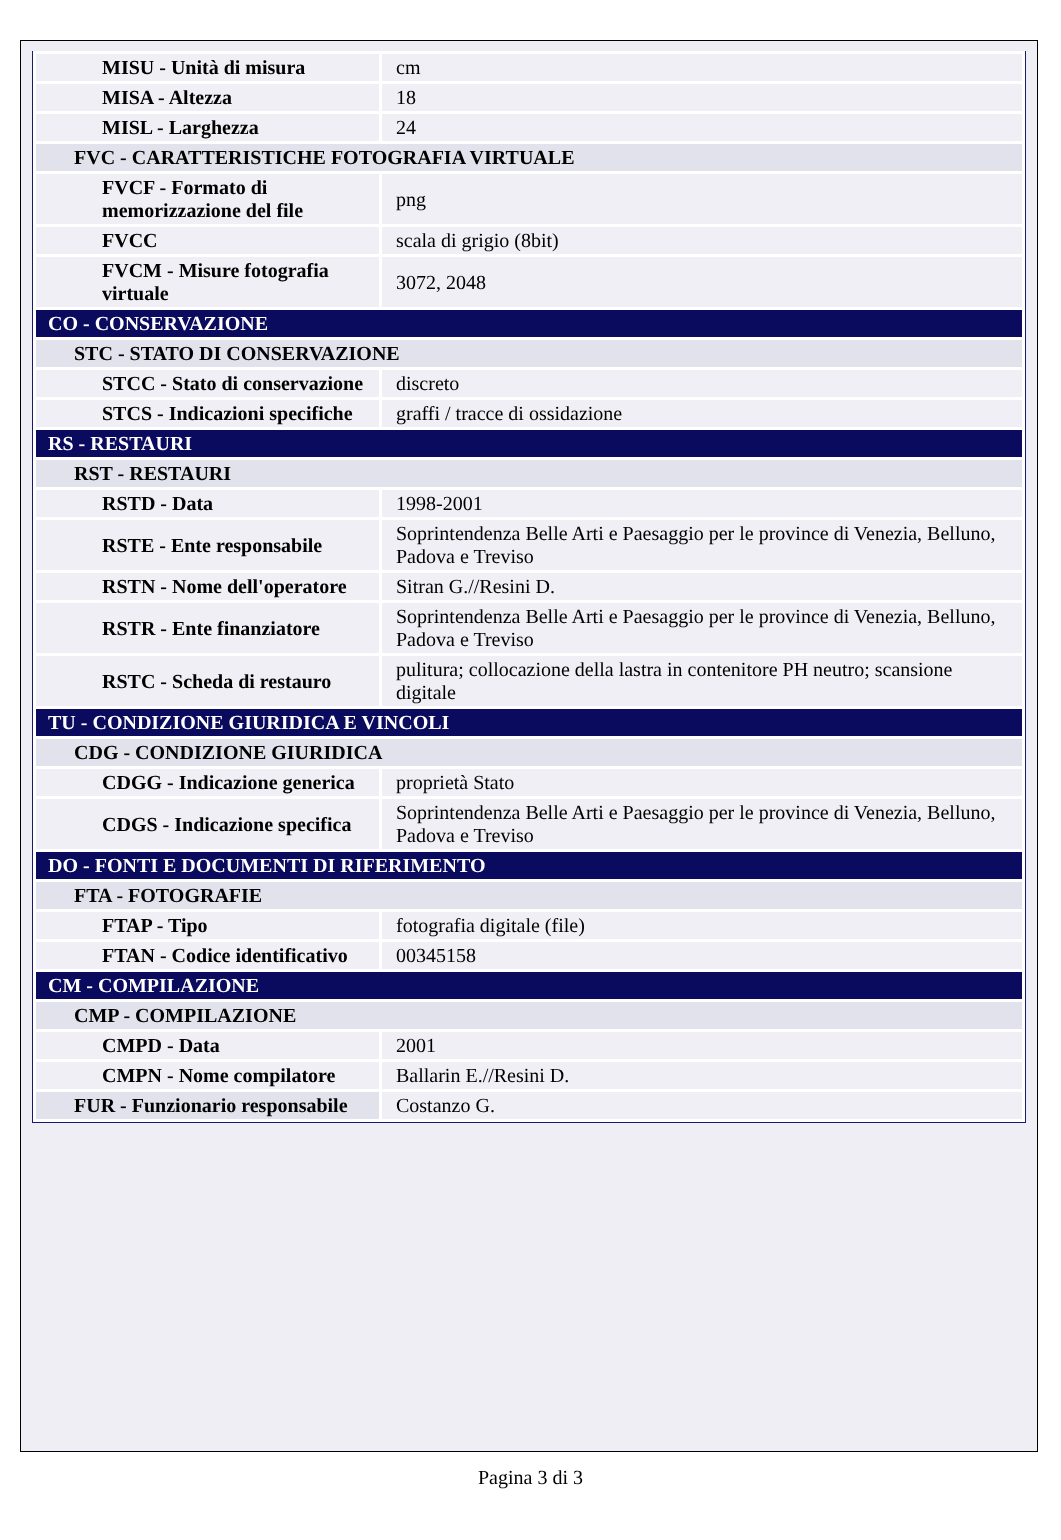| MISU - Unità di misura | cm |
| MISA - Altezza | 18 |
| MISL - Larghezza | 24 |
| FVC - CARATTERISTICHE FOTOGRAFIA VIRTUALE | |
| FVCF - Formato di memorizzazione del file | png |
| FVCC | scala di grigio (8bit) |
| FVCM - Misure fotografia virtuale | 3072, 2048 |
| CO - CONSERVAZIONE | |
| STC - STATO DI CONSERVAZIONE | |
| STCC - Stato di conservazione | discreto |
| STCS - Indicazioni specifiche | graffi / tracce di ossidazione |
| RS - RESTAURI | |
| RST - RESTAURI | |
| RSTD - Data | 1998-2001 |
| RSTE - Ente responsabile | Soprintendenza Belle Arti e Paesaggio per le province di Venezia, Belluno, Padova e Treviso |
| RSTN - Nome dell'operatore | Sitran G.//Resini D. |
| RSTR - Ente finanziatore | Soprintendenza Belle Arti e Paesaggio per le province di Venezia, Belluno, Padova e Treviso |
| RSTC - Scheda di restauro | pulitura; collocazione della lastra in contenitore PH neutro; scansione digitale |
| TU - CONDIZIONE GIURIDICA E VINCOLI | |
| CDG - CONDIZIONE GIURIDICA | |
| CDGG - Indicazione generica | proprietà Stato |
| CDGS - Indicazione specifica | Soprintendenza Belle Arti e Paesaggio per le province di Venezia, Belluno, Padova e Treviso |
| DO - FONTI E DOCUMENTI DI RIFERIMENTO | |
| FTA - FOTOGRAFIE | |
| FTAP - Tipo | fotografia digitale (file) |
| FTAN - Codice identificativo | 00345158 |
| CM - COMPILAZIONE | |
| CMP - COMPILAZIONE | |
| CMPD - Data | 2001 |
| CMPN - Nome compilatore | Ballarin E.//Resini D. |
| FUR - Funzionario responsabile | Costanzo G. |
Pagina 3 di 3